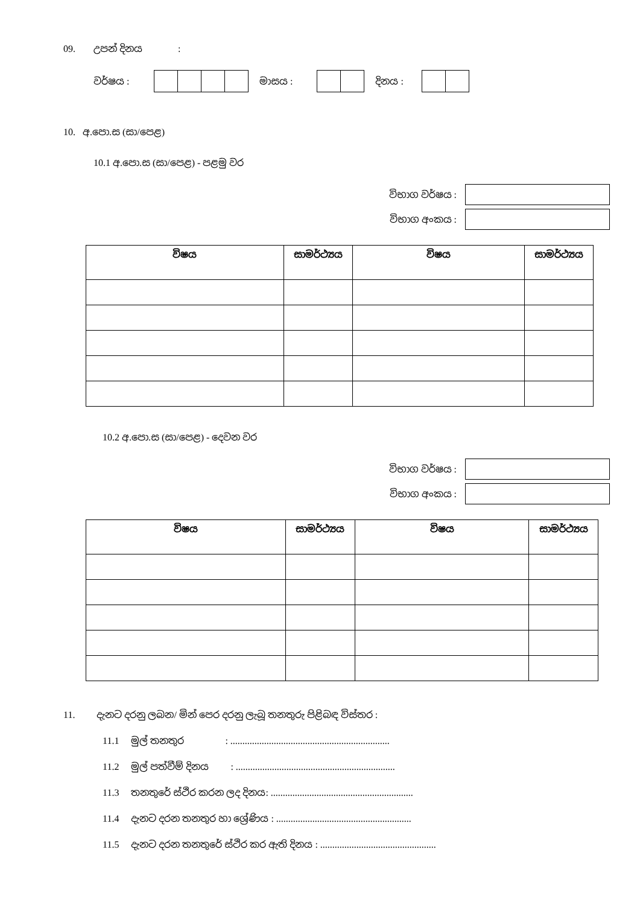09. උපන් දිනය:
වර්ෂය : මාසය : දිනය :
10. අ.පො.ස (සා/පෙළ)
10.1 අ.පො.ස (සා/පෙළ) - පළමු වර
විභාග වර්ෂය :
විභාග අංකය :
| විෂය | සාමර්ථ්‍යය | විෂය | සාමර්ථ්‍යය |
| --- | --- | --- | --- |
10.2 අ.පො.ස (සා/පෙළ) - දෙවන වර
විභාග වර්ෂය :
විභාග අංකය :
| විෂය | සාමර්ථ්‍යය | විෂය | සාමර්ථ්‍යය |
| --- | --- | --- | --- |
11. දැනට දරනු ලබන/ මින් පෙර දරනු ලැබූ තනතුරු පිළිබඳ විස්තර :
11.1 මුල් තනතුර : ..................................................................
11.2 මුල් පත්වීම් දිනය : ..................................................................
11.3 තනතුරේ ස්ථිර කරන ලද දිනය: ...........................................................
11.4 දැනට දරන තනතුර හා ශ්‍රේණිය : ........................................................
11.5 දැනට දරන තනතුරේ ස්ථිර කර ඇති දිනය : ................................................